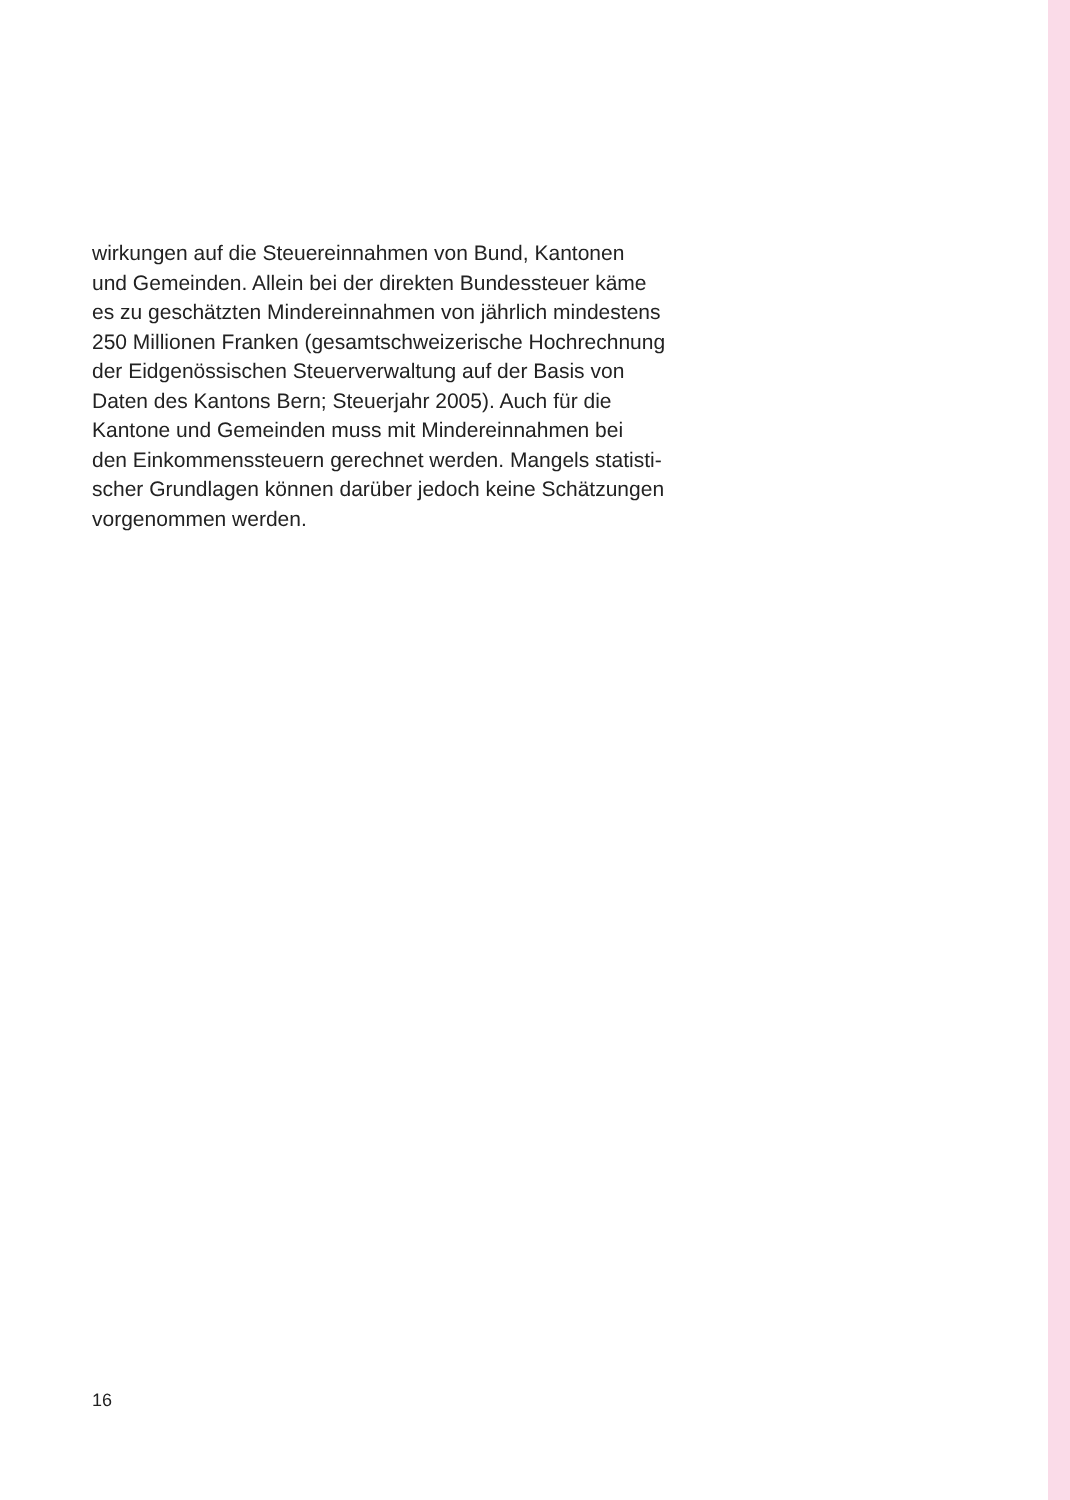wirkungen auf die Steuereinnahmen von Bund, Kantonen
und Gemeinden. Allein bei der direkten Bundessteuer käme
es zu geschätzten Mindereinnahmen von jährlich mindestens
250 Millionen Franken (gesamtschweizerische Hochrechnung
der Eidgenössischen Steuerverwaltung auf der Basis von
Daten des Kantons Bern; Steuerjahr 2005). Auch für die
Kantone und Gemeinden muss mit Mindereinnahmen bei
den Einkommenssteuern gerechnet werden. Mangels statisti-
scher Grundlagen können darüber jedoch keine Schätzungen
vorgenommen werden.
16